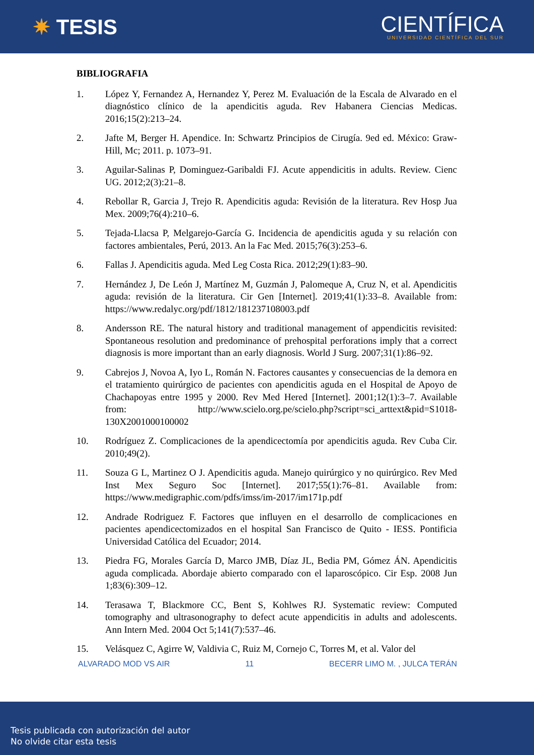✷ TESIS
CIENTÍFICA
UNIVERSIDAD CIENTÍFICA DEL SUR
BIBLIOGRAFIA
1. López Y, Fernandez A, Hernandez Y, Perez M. Evaluación de la Escala de Alvarado en el diagnóstico clínico de la apendicitis aguda. Rev Habanera Ciencias Medicas. 2016;15(2):213–24.
2. Jafte M, Berger H. Apendice. In: Schwartz Principios de Cirugía. 9ed ed. México: Graw-Hill, Mc; 2011. p. 1073–91.
3. Aguilar-Salinas P, Dominguez-Garibaldi FJ. Acute appendicitis in adults. Review. Cienc UG. 2012;2(3):21–8.
4. Rebollar R, Garcia J, Trejo R. Apendicitis aguda: Revisión de la literatura. Rev Hosp Jua Mex. 2009;76(4):210–6.
5. Tejada-Llacsa P, Melgarejo-García G. Incidencia de apendicitis aguda y su relación con factores ambientales, Perú, 2013. An la Fac Med. 2015;76(3):253–6.
6. Fallas J. Apendicitis aguda. Med Leg Costa Rica. 2012;29(1):83–90.
7. Hernández J, De León J, Martínez M, Guzmán J, Palomeque A, Cruz N, et al. Apendicitis aguda: revisión de la literatura. Cir Gen [Internet]. 2019;41(1):33–8. Available from: https://www.redalyc.org/pdf/1812/181237108003.pdf
8. Andersson RE. The natural history and traditional management of appendicitis revisited: Spontaneous resolution and predominance of prehospital perforations imply that a correct diagnosis is more important than an early diagnosis. World J Surg. 2007;31(1):86–92.
9. Cabrejos J, Novoa A, Iyo L, Román N. Factores causantes y consecuencias de la demora en el tratamiento quirúrgico de pacientes con apendicitis aguda en el Hospital de Apoyo de Chachapoyas entre 1995 y 2000. Rev Med Hered [Internet]. 2001;12(1):3–7. Available from: http://www.scielo.org.pe/scielo.php?script=sci_arttext&pid=S1018-130X2001000100002
10. Rodríguez Z. Complicaciones de la apendicectomía por apendicitis aguda. Rev Cuba Cir. 2010;49(2).
11. Souza G L, Martinez O J. Apendicitis aguda. Manejo quirúrgico y no quirúrgico. Rev Med Inst Mex Seguro Soc [Internet]. 2017;55(1):76–81. Available from: https://www.medigraphic.com/pdfs/imss/im-2017/im171p.pdf
12. Andrade Rodriguez F. Factores que influyen en el desarrollo de complicaciones en pacientes apendicectomizados en el hospital San Francisco de Quito - IESS. Pontificia Universidad Católica del Ecuador; 2014.
13. Piedra FG, Morales García D, Marco JMB, Díaz JL, Bedia PM, Gómez ÁN. Apendicitis aguda complicada. Abordaje abierto comparado con el laparoscópico. Cir Esp. 2008 Jun 1;83(6):309–12.
14. Terasawa T, Blackmore CC, Bent S, Kohlwes RJ. Systematic review: Computed tomography and ultrasonography to defect acute appendicitis in adults and adolescents. Ann Intern Med. 2004 Oct 5;141(7):537–46.
15. Velásquez C, Agirre W, Valdivia C, Ruiz M, Cornejo C, Torres M, et al. Valor del
ALVARADO MOD VS AIR 11 BECERR LIMO M. , JULCA TERÁN
Tesis publicada con autorización del autor
No olvide citar esta tesis